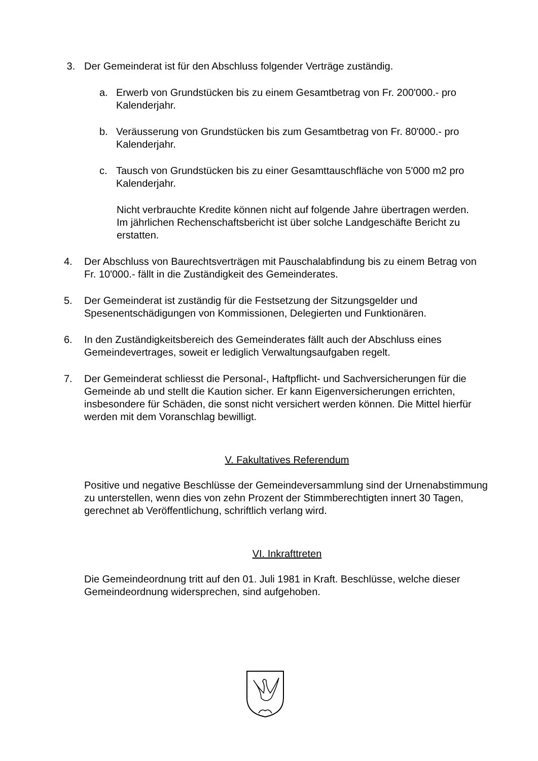3. Der Gemeinderat ist für den Abschluss folgender Verträge zuständig.
a. Erwerb von Grundstücken bis zu einem Gesamtbetrag von Fr. 200'000.- pro Kalenderjahr.
b. Veräusserung von Grundstücken bis zum Gesamtbetrag von Fr. 80'000.- pro Kalenderjahr.
c. Tausch von Grundstücken bis zu einer Gesamttauschfläche von 5'000 m2 pro Kalenderjahr.
Nicht verbrauchte Kredite können nicht auf folgende Jahre übertragen werden. Im jährlichen Rechenschaftsbericht ist über solche Landgeschäfte Bericht zu erstatten.
4. Der Abschluss von Baurechtsverträgen mit Pauschalabfindung bis zu einem Betrag von Fr. 10'000.- fällt in die Zuständigkeit des Gemeinderates.
5. Der Gemeinderat ist zuständig für die Festsetzung der Sitzungsgelder und Spesenentschädigungen von Kommissionen, Delegierten und Funktionären.
6. In den Zuständigkeitsbereich des Gemeinderates fällt auch der Abschluss eines Gemeindevertrages, soweit er lediglich Verwaltungsaufgaben regelt.
7. Der Gemeinderat schliesst die Personal-, Haftpflicht- und Sachversicherungen für die Gemeinde ab und stellt die Kaution sicher. Er kann Eigenversicherungen errichten, insbesondere für Schäden, die sonst nicht versichert werden können. Die Mittel hierfür werden mit dem Voranschlag bewilligt.
V. Fakultatives Referendum
Positive und negative Beschlüsse der Gemeindeversammlung sind der Urnenabstimmung zu unterstellen, wenn dies von zehn Prozent der Stimmberechtigten innert 30 Tagen, gerechnet ab Veröffentlichung, schriftlich verlang wird.
VI. Inkrafttreten
Die Gemeindeordnung tritt auf den 01. Juli 1981 in Kraft. Beschlüsse, welche dieser Gemeindeordnung widersprechen, sind aufgehoben.